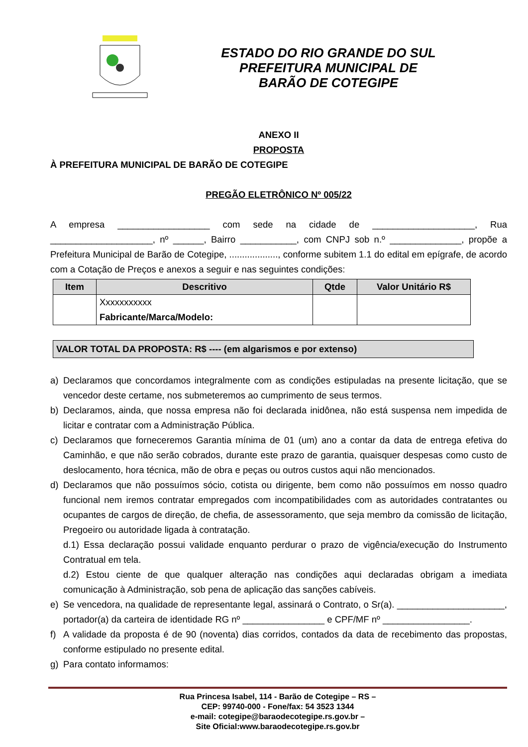ESTADO DO RIO GRANDE DO SUL
PREFEITURA MUNICIPAL DE
BARÃO DE COTEGIPE
ANEXO II
PROPOSTA
À PREFEITURA MUNICIPAL DE BARÃO DE COTEGIPE
PREGÃO ELETRÔNICO Nº 005/22
A empresa __________________ com sede na cidade de ____________________, Rua ____________________, nº ______, Bairro ___________, com CNPJ sob n.º ______________, propõe a Prefeitura Municipal de Barão de Cotegipe, ..................., conforme subitem 1.1 do edital em epígrafe, de acordo com a Cotação de Preços e anexos a seguir e nas seguintes condições:
| Item | Descritivo | Qtde | Valor Unitário R$ |
| --- | --- | --- | --- |
| | Xxxxxxxxxxx Fabricante/Marca/Modelo: | | |
VALOR TOTAL DA PROPOSTA: R$ ---- (em algarismos e por extenso)
a) Declaramos que concordamos integralmente com as condições estipuladas na presente licitação, que se vencedor deste certame, nos submeteremos ao cumprimento de seus termos.
b) Declaramos, ainda, que nossa empresa não foi declarada inidônea, não está suspensa nem impedida de licitar e contratar com a Administração Pública.
c) Declaramos que forneceremos Garantia mínima de 01 (um) ano a contar da data de entrega efetiva do Caminhão, e que não serão cobrados, durante este prazo de garantia, quaisquer despesas como custo de deslocamento, hora técnica, mão de obra e peças ou outros custos aqui não mencionados.
d) Declaramos que não possuímos sócio, cotista ou dirigente, bem como não possuímos em nosso quadro funcional nem iremos contratar empregados com incompatibilidades com as autoridades contratantes ou ocupantes de cargos de direção, de chefia, de assessoramento, que seja membro da comissão de licitação, Pregoeiro ou autoridade ligada à contratação.
d.1) Essa declaração possui validade enquanto perdurar o prazo de vigência/execução do Instrumento Contratual em tela.
d.2) Estou ciente de que qualquer alteração nas condições aqui declaradas obrigam a imediata comunicação à Administração, sob pena de aplicação das sanções cabíveis.
e) Se vencedora, na qualidade de representante legal, assinará o Contrato, o Sr(a). _____________________, portador(a) da carteira de identidade RG nº ________________ e CPF/MF nº _________________.
f) A validade da proposta é de 90 (noventa) dias corridos, contados da data de recebimento das propostas, conforme estipulado no presente edital.
g) Para contato informamos:
Rua Princesa Isabel, 114 - Barão de Cotegipe – RS –
CEP: 99740-000 - Fone/fax: 54 3523 1344
e-mail: cotegipe@baraodecotegipe.rs.gov.br –
Site Oficial:www.baraodecotegipe.rs.gov.br